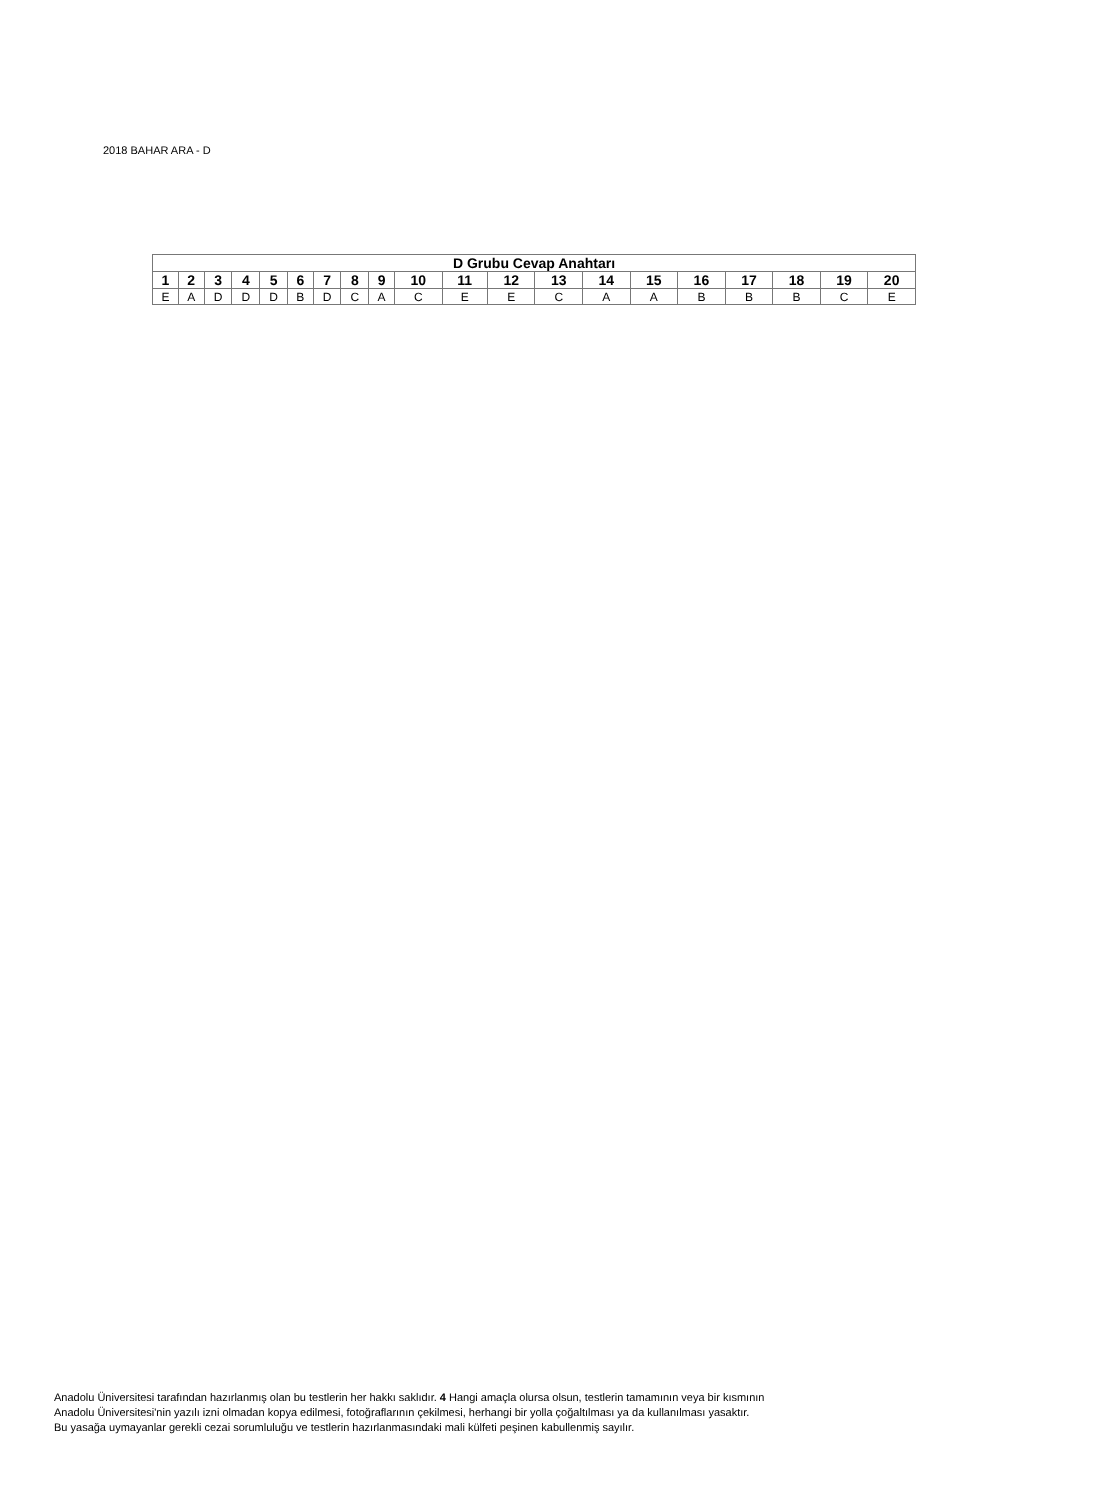2018 BAHAR ARA - D
| D Grubu Cevap Anahtarı | | | | | | | | | | | | | | | | | | | |
| --- | --- | --- | --- | --- | --- | --- | --- | --- | --- | --- | --- | --- | --- | --- | --- | --- | --- | --- | --- |
| 1 | 2 | 3 | 4 | 5 | 6 | 7 | 8 | 9 | 10 | 11 | 12 | 13 | 14 | 15 | 16 | 17 | 18 | 19 | 20 |
| E | A | D | D | D | B | D | C | A | C | E | E | C | A | A | B | B | B | C | E |
Anadolu Üniversitesi tarafından hazırlanmış olan bu testlerin her hakkı saklıdır. 4 Hangi amaçla olursa olsun, testlerin tamamının veya bir kısmının
Anadolu Üniversitesi'nin yazılı izni olmadan kopya edilmesi, fotoğraflarının çekilmesi, herhangi bir yolla çoğaltılması ya da kullanılması yasaktır.
Bu yasağa uymayanlar gerekli cezai sorumluluğu ve testlerin hazırlanmasındaki mali külfeti peşinen kabullenmiş sayılır.